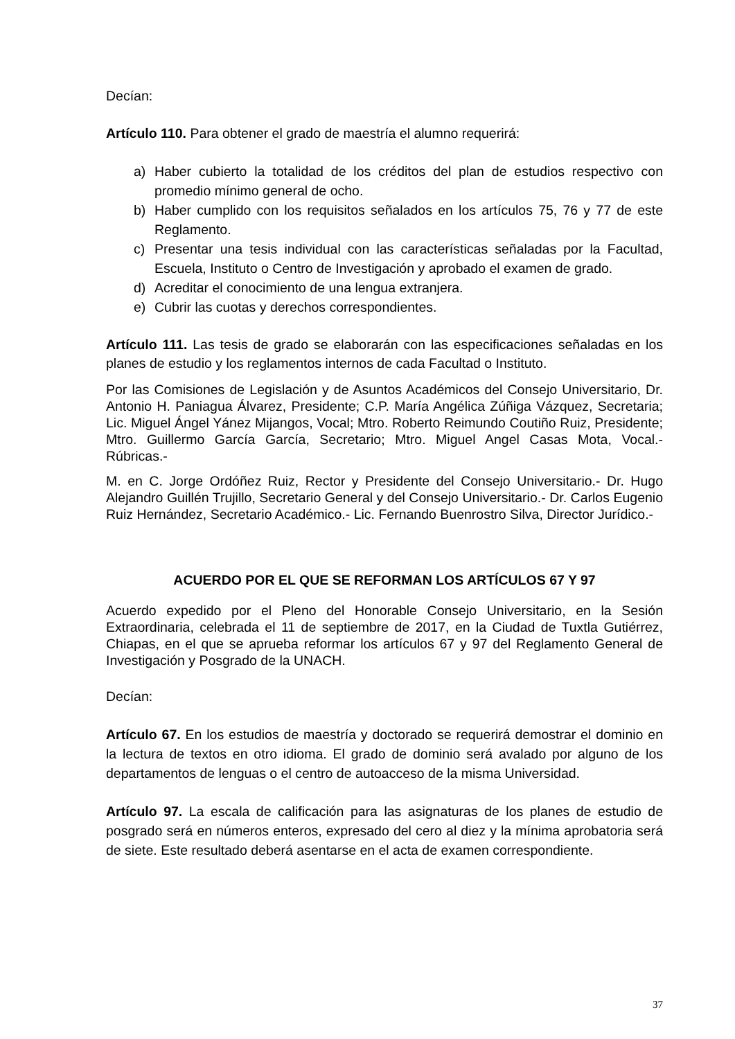Decían:
Artículo 110. Para obtener el grado de maestría el alumno requerirá:
a) Haber cubierto la totalidad de los créditos del plan de estudios respectivo con promedio mínimo general de ocho.
b) Haber cumplido con los requisitos señalados en los artículos 75, 76 y 77 de este Reglamento.
c) Presentar una tesis individual con las características señaladas por la Facultad, Escuela, Instituto o Centro de Investigación y aprobado el examen de grado.
d) Acreditar el conocimiento de una lengua extranjera.
e) Cubrir las cuotas y derechos correspondientes.
Artículo 111. Las tesis de grado se elaborarán con las especificaciones señaladas en los planes de estudio y los reglamentos internos de cada Facultad o Instituto.
Por las Comisiones de Legislación y de Asuntos Académicos del Consejo Universitario, Dr. Antonio H. Paniagua Álvarez, Presidente; C.P. María Angélica Zúñiga Vázquez, Secretaria; Lic. Miguel Ángel Yánez Mijangos, Vocal; Mtro. Roberto Reimundo Coutiño Ruiz, Presidente; Mtro. Guillermo García García, Secretario; Mtro. Miguel Angel Casas Mota, Vocal.- Rúbricas.-
M. en C. Jorge Ordóñez Ruiz, Rector y Presidente del Consejo Universitario.- Dr. Hugo Alejandro Guillén Trujillo, Secretario General y del Consejo Universitario.- Dr. Carlos Eugenio Ruiz Hernández, Secretario Académico.- Lic. Fernando Buenrostro Silva, Director Jurídico.-
ACUERDO POR EL QUE SE REFORMAN LOS ARTÍCULOS 67 Y 97
Acuerdo expedido por el Pleno del Honorable Consejo Universitario, en la Sesión Extraordinaria, celebrada el 11 de septiembre de 2017, en la Ciudad de Tuxtla Gutiérrez, Chiapas, en el que se aprueba reformar los artículos 67 y 97 del Reglamento General de Investigación y Posgrado de la UNACH.
Decían:
Artículo 67. En los estudios de maestría y doctorado se requerirá demostrar el dominio en la lectura de textos en otro idioma. El grado de dominio será avalado por alguno de los departamentos de lenguas o el centro de autoacceso de la misma Universidad.
Artículo 97. La escala de calificación para las asignaturas de los planes de estudio de posgrado será en números enteros, expresado del cero al diez y la mínima aprobatoria será de siete. Este resultado deberá asentarse en el acta de examen correspondiente.
37